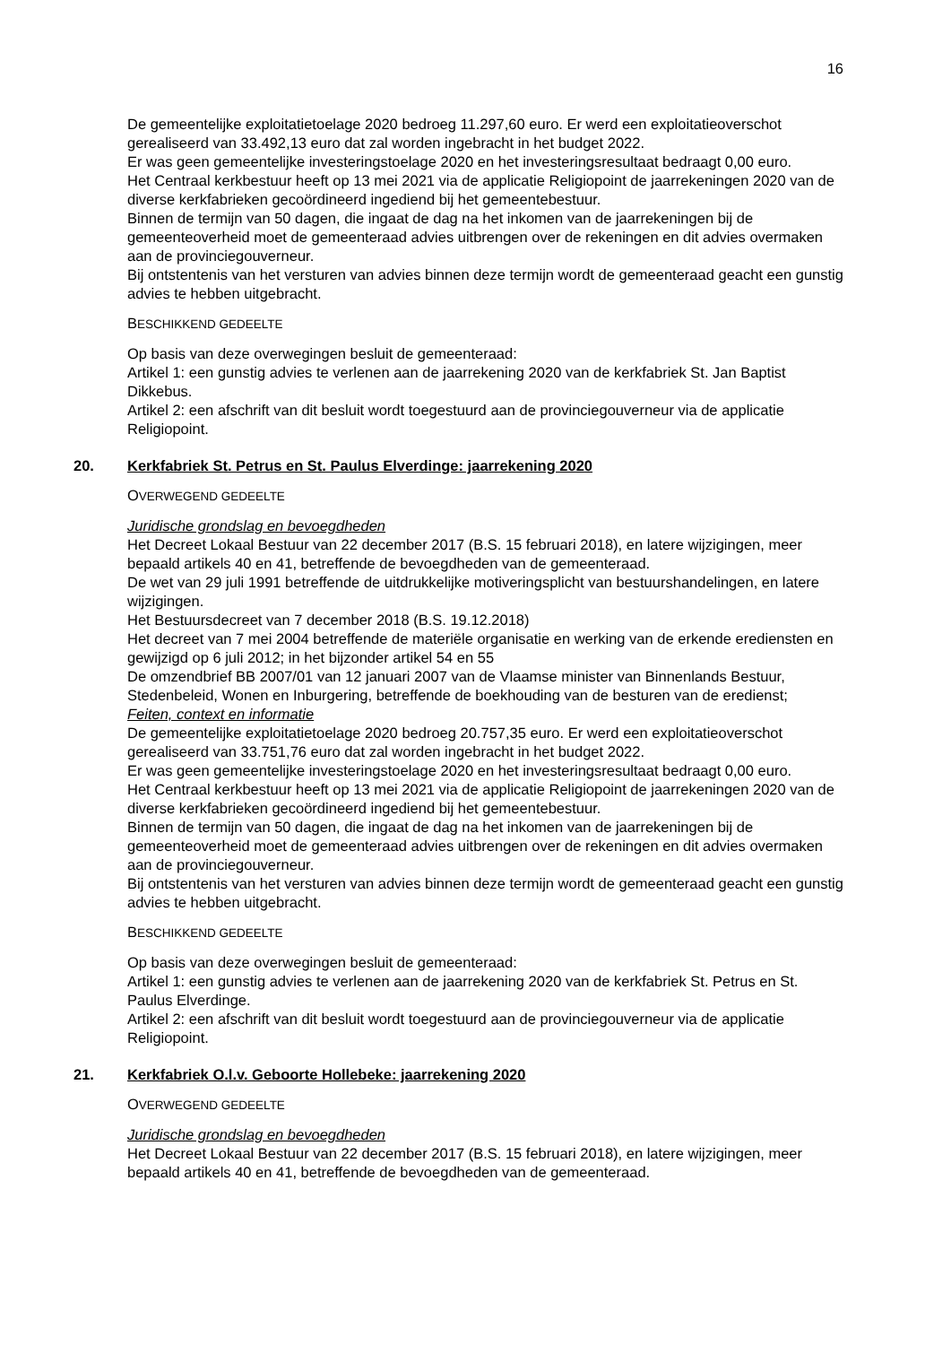16
De gemeentelijke exploitatietoelage 2020 bedroeg 11.297,60 euro. Er werd een exploitatieoverschot gerealiseerd van 33.492,13 euro dat zal worden ingebracht in het budget 2022.
Er was geen gemeentelijke investeringstoelage 2020 en het investeringsresultaat bedraagt 0,00 euro.
Het Centraal kerkbestuur heeft op 13 mei 2021 via de applicatie Religiopoint de jaarrekeningen 2020 van de diverse kerkfabrieken gecoördineerd ingediend bij het gemeentebestuur.
Binnen de termijn van 50 dagen, die ingaat de dag na het inkomen van de jaarrekeningen bij de gemeenteoverheid moet de gemeenteraad advies uitbrengen over de rekeningen en dit advies overmaken aan de provinciegouverneur.
Bij ontstentenis van het versturen van advies binnen deze termijn wordt de gemeenteraad geacht een gunstig advies te hebben uitgebracht.
BESCHIKKEND GEDEELTE
Op basis van deze overwegingen besluit de gemeenteraad:
Artikel 1: een gunstig advies te verlenen aan de jaarrekening 2020 van de kerkfabriek St. Jan Baptist Dikkebus.
Artikel 2: een afschrift van dit besluit wordt toegestuurd aan de provinciegouverneur via de applicatie Religiopoint.
20. Kerkfabriek St. Petrus en St. Paulus Elverdinge: jaarrekening 2020
OVERWEGEND GEDEELTE
Juridische grondslag en bevoegdheden
Het Decreet Lokaal Bestuur van 22 december 2017 (B.S. 15 februari 2018), en latere wijzigingen, meer bepaald artikels 40 en 41, betreffende de bevoegdheden van de gemeenteraad.
De wet van 29 juli 1991 betreffende de uitdrukkelijke motiveringsplicht van bestuurshandelingen, en latere wijzigingen.
Het Bestuursdecreet van 7 december 2018 (B.S. 19.12.2018)
Het decreet van 7 mei 2004 betreffende de materiële organisatie en werking van de erkende erediensten en gewijzigd op 6 juli 2012; in het bijzonder artikel 54 en 55
De omzendbrief BB 2007/01 van 12 januari 2007 van de Vlaamse minister van Binnenlands Bestuur, Stedenbeleid, Wonen en Inburgering, betreffende de boekhouding van de besturen van de eredienst;
Feiten, context en informatie
De gemeentelijke exploitatietoelage 2020 bedroeg 20.757,35 euro. Er werd een exploitatieoverschot gerealiseerd van 33.751,76 euro dat zal worden ingebracht in het budget 2022.
Er was geen gemeentelijke investeringstoelage 2020 en het investeringsresultaat bedraagt 0,00 euro.
Het Centraal kerkbestuur heeft op 13 mei 2021 via de applicatie Religiopoint de jaarrekeningen 2020 van de diverse kerkfabrieken gecoördineerd ingediend bij het gemeentebestuur.
Binnen de termijn van 50 dagen, die ingaat de dag na het inkomen van de jaarrekeningen bij de gemeenteoverheid moet de gemeenteraad advies uitbrengen over de rekeningen en dit advies overmaken aan de provinciegouverneur.
Bij ontstentenis van het versturen van advies binnen deze termijn wordt de gemeenteraad geacht een gunstig advies te hebben uitgebracht.
BESCHIKKEND GEDEELTE
Op basis van deze overwegingen besluit de gemeenteraad:
Artikel 1: een gunstig advies te verlenen aan de jaarrekening 2020 van de kerkfabriek St. Petrus en St. Paulus Elverdinge.
Artikel 2: een afschrift van dit besluit wordt toegestuurd aan de provinciegouverneur via de applicatie Religiopoint.
21. Kerkfabriek O.l.v. Geboorte Hollebeke: jaarrekening 2020
OVERWEGEND GEDEELTE
Juridische grondslag en bevoegdheden
Het Decreet Lokaal Bestuur van 22 december 2017 (B.S. 15 februari 2018), en latere wijzigingen, meer bepaald artikels 40 en 41, betreffende de bevoegdheden van de gemeenteraad.